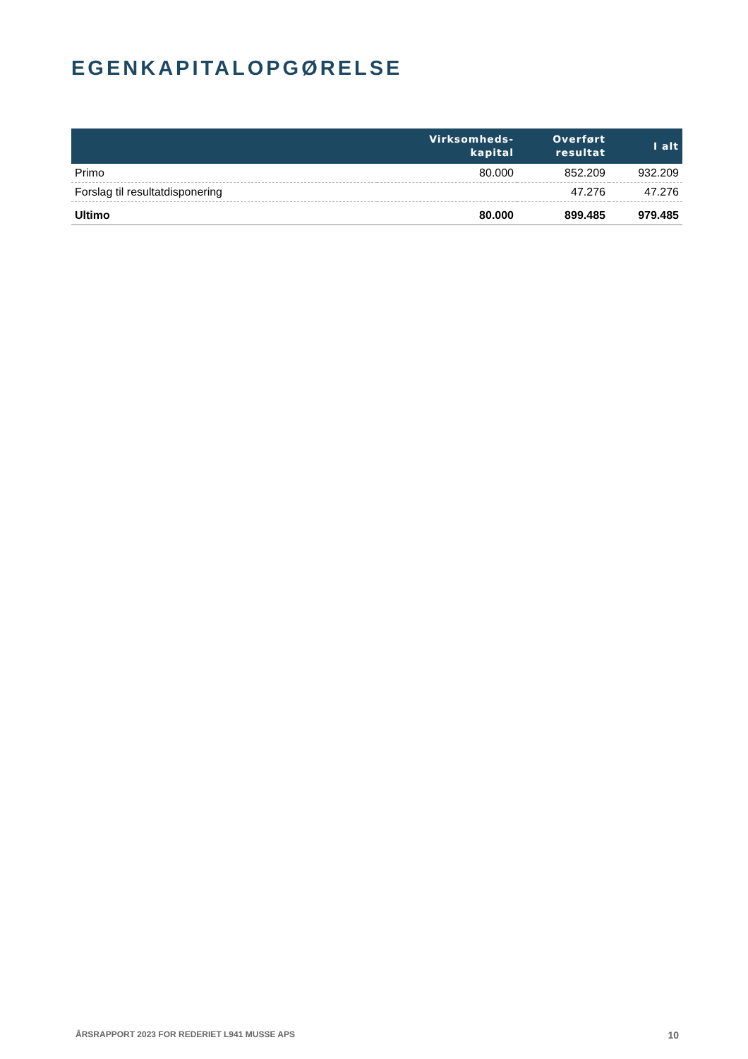EGENKAPITALOPGØRELSE
| | Virksomheds- kapital | Overført resultat | I alt |
| --- | --- | --- | --- |
| Primo | 80.000 | 852.209 | 932.209 |
| Forslag til resultatdisponering | | 47.276 | 47.276 |
| Ultimo | 80.000 | 899.485 | 979.485 |
ÅRSRAPPORT 2023 FOR REDERIET L941 MUSSE APS 10